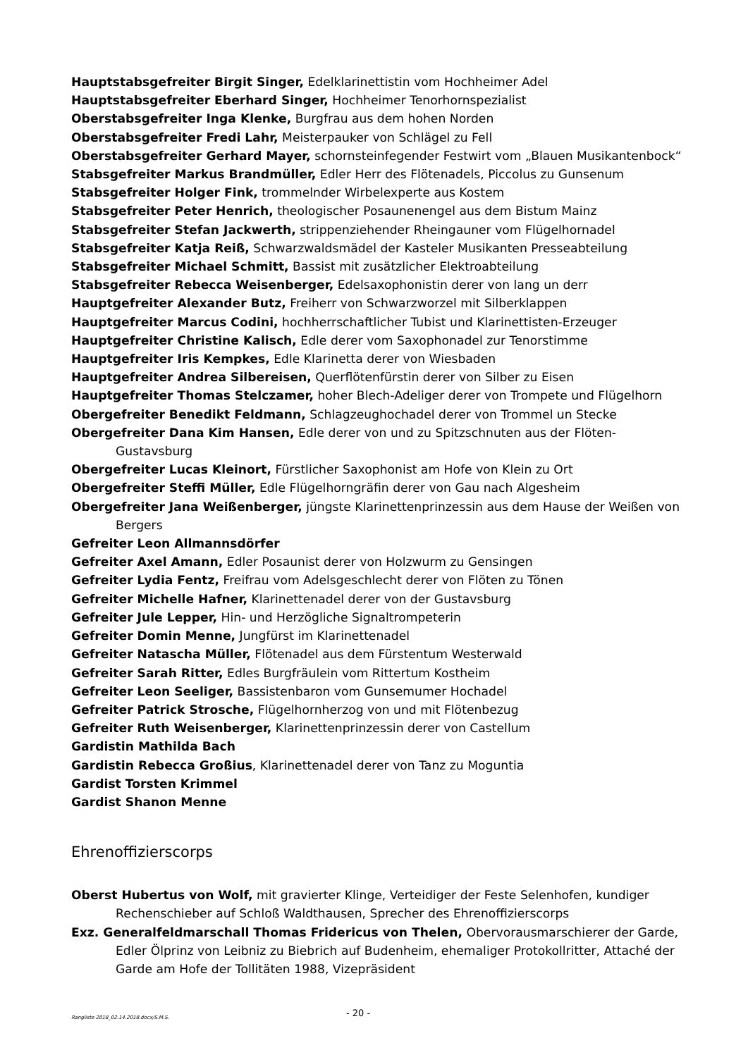Hauptstabsgefreiter Birgit Singer, Edelklarinettistin vom Hochheimer Adel
Hauptstabsgefreiter Eberhard Singer, Hochheimer Tenorhornspezialist
Oberstabsgefreiter Inga Klenke, Burgfrau aus dem hohen Norden
Oberstabsgefreiter Fredi Lahr, Meisterpauker von Schlägel zu Fell
Oberstabsgefreiter Gerhard Mayer, schornsteinfegender Festwirt vom „Blauen Musikantenbock“
Stabsgefreiter Markus Brandmüller, Edler Herr des Flötenadels, Piccolus zu Gunsenum
Stabsgefreiter Holger Fink, trommelnder Wirbelexperte aus Kostem
Stabsgefreiter Peter Henrich, theologischer Posaunenengel aus dem Bistum Mainz
Stabsgefreiter Stefan Jackwerth, strippenziehender Rheingauner vom Flügelhornadel
Stabsgefreiter Katja Reiß, Schwarzwaldsmädel der Kasteler Musikanten Presseabteilung
Stabsgefreiter Michael Schmitt, Bassist mit zusätzlicher Elektroabteilung
Stabsgefreiter Rebecca Weisenberger, Edelsaxophonistin derer von lang un derr
Hauptgefreiter Alexander Butz, Freiherr von Schwarzworzel mit Silberklappen
Hauptgefreiter Marcus Codini, hochherrschaftlicher Tubist und Klarinettisten-Erzeuger
Hauptgefreiter Christine Kalisch, Edle derer vom Saxophonadel zur Tenorstimme
Hauptgefreiter Iris Kempkes, Edle Klarinetta derer von Wiesbaden
Hauptgefreiter Andrea Silbereisen, Querflötenfürstin derer von Silber zu Eisen
Hauptgefreiter Thomas Stelczamer, hoher Blech-Adeliger derer von Trompete und Flügelhorn
Obergefreiter Benedikt Feldmann, Schlagzeughochadel derer von Trommel un Stecke
Obergefreiter Dana Kim Hansen, Edle derer von und zu Spitzschnuten aus der Flöten-Gustavsburg
Obergefreiter Lucas Kleinort, Fürstlicher Saxophonist am Hofe von Klein zu Ort
Obergefreiter Steffi Müller, Edle Flügelhorngräfin derer von Gau nach Algesheim
Obergefreiter Jana Weißenberger, jüngste Klarinettenprinzessin aus dem Hause der Weißen von Bergers
Gefreiter Leon Allmannsdörfer
Gefreiter Axel Amann, Edler Posaunist derer von Holzwurm zu Gensingen
Gefreiter Lydia Fentz, Freifrau vom Adelsgeschlecht derer von Flöten zu Tönen
Gefreiter Michelle Hafner, Klarinettenadel derer von der Gustavsburg
Gefreiter Jule Lepper, Hin- und Herzögliche Signaltrompeterin
Gefreiter Domin Menne, Jungfürst im Klarinettenadel
Gefreiter Natascha Müller, Flötenadel aus dem Fürstentum Westerwald
Gefreiter Sarah Ritter, Edles Burgfräulein vom Rittertum Kostheim
Gefreiter Leon Seeliger, Bassistenbaron vom Gunsemumer Hochadel
Gefreiter Patrick Strosche, Flügelhornherzog von und mit Flötenbezug
Gefreiter Ruth Weisenberger, Klarinettenprinzessin derer von Castellum
Gardistin Mathilda Bach
Gardistin Rebecca Großius, Klarinettenadel derer von Tanz zu Moguntia
Gardist Torsten Krimmel
Gardist Shanon Menne
Ehrenoffizierscorps
Oberst Hubertus von Wolf, mit gravierter Klinge, Verteidiger der Feste Selenhofen, kundiger Rechenschieber auf Schloß Waldthausen, Sprecher des Ehrenoffizierscorps
Exz. Generalfeldmarschall Thomas Fridericus von Thelen, Obervorausmarschierer der Garde, Edler Ölprinz von Leibniz zu Biebrich auf Budenheim, ehemaliger Protokollritter, Attaché der Garde am Hofe der Tollitäten 1988, Vizepräsident
Rangliste 2018_02.14.2018.docx/S.M.S. - 20 -